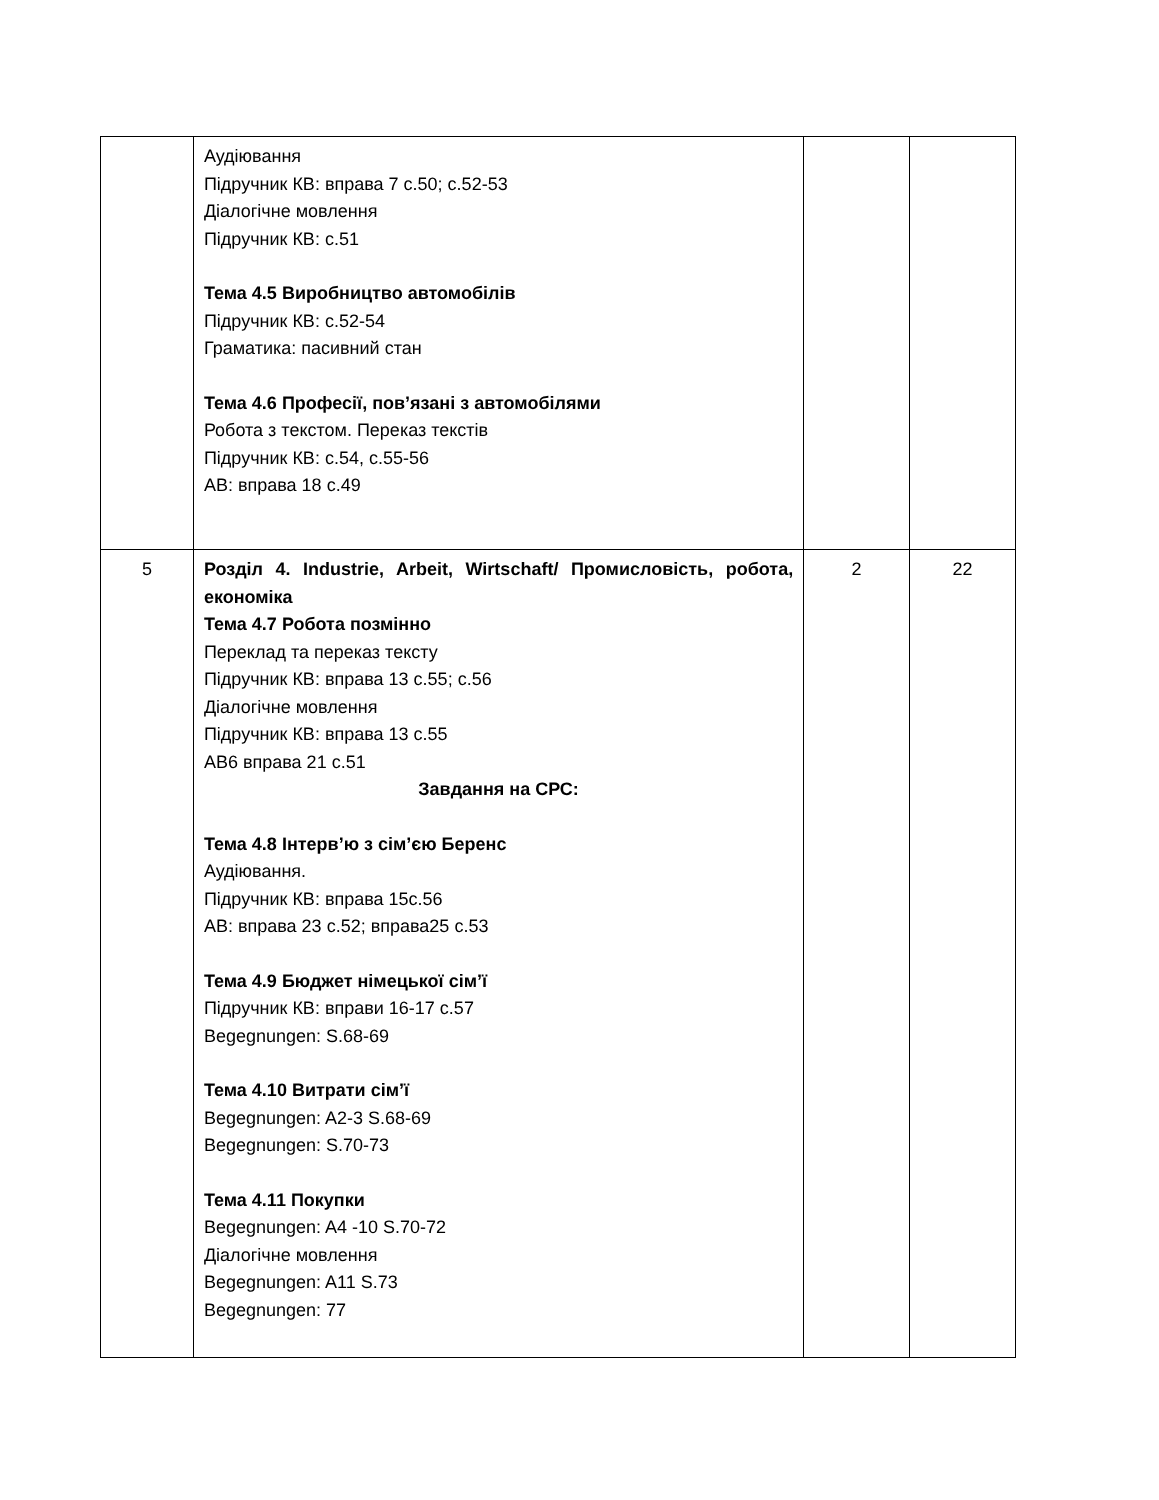| | Аудіювання Підручник КВ: вправа 7 с.50; с.52-53 Діалогічне мовлення Підручник КВ: с.51 Тема 4.5 Виробництво автомобілів Підручник КВ: с.52-54 Граматика: пасивний стан Тема 4.6 Професії, пов’язані з автомобілями Робота з текстом. Переказ текстів Підручник КВ: с.54, с.55-56 АВ: вправа 18 с.49 | | |
| 5 | Розділ 4. Industrie, Arbeit, Wirtschaft/ Промисловість, робота, економіка Тема 4.7 Робота позмінно Переклад та переказ тексту Підручник КВ: вправа 13 с.55; с.56 Діалогічне мовлення Підручник КВ: вправа 13 с.55 АВ6 вправа 21 с.51 Завдання на СРС: Тема 4.8 Інтерв’ю з сім’єю Беренс Аудіювання. Підручник КВ: вправа 15с.56 АВ: вправа 23 с.52; вправа25 с.53 Тема 4.9 Бюджет німецької сім’ї Підручник КВ: вправи 16-17 с.57 Begegnungen: S.68-69 Тема 4.10 Витрати сім’ї Begegnungen: A2-3 S.68-69 Begegnungen: S.70-73 Тема 4.11 Покупки Begegnungen: A4 -10 S.70-72 Діалогічне мовлення Begegnungen: A11 S.73 Begegnungen: 77 | 2 | 22 |